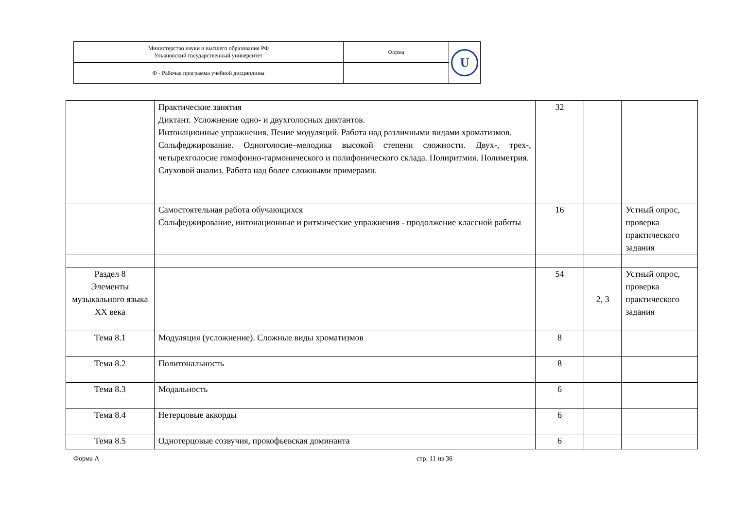| Министерство науки и высшего образования РФ Ульяновский государственный университет | Форма | U |
| Ф - Рабочая программа учебной дисциплины | | |
| | Практические занятия Диктант. Усложнение одно- и двухголосных диктантов. Интонационные упражнения. Пение модуляций. Работа над различными видами хроматизмов. Сольфеджирование. Одноголосие–мелодика высокой степени сложности. Двух-, трех-, четырехголосие гомофонно-гармонического и полифонического склада. Полиритмия. Полиметрия. Слуховой анализ. Работа над более сложными примерами. | 32 | | |
| | Самостоятельная работа обучающихся Сольфеджирование, интонационные и ритмические упражнения - продолжение классной работы | 16 | | Устный опрос, проверка практического задания |
| Раздел 8 Элементы музыкального языка XX века | | 54 | 2, 3 | Устный опрос, проверка практического задания |
| Тема 8.1 | Модуляция (усложнение). Сложные виды хроматизмов | 8 | | |
| Тема 8.2 | Политональность | 8 | | |
| Тема 8.3 | Модальность | 6 | | |
| Тема 8.4 | Нетерцовые аккорды | 6 | | |
| Тема 8.5 | Однотерцовые созвучия, прокофьевская доминанта | 6 | | |
Форма А стр. 11 из 36